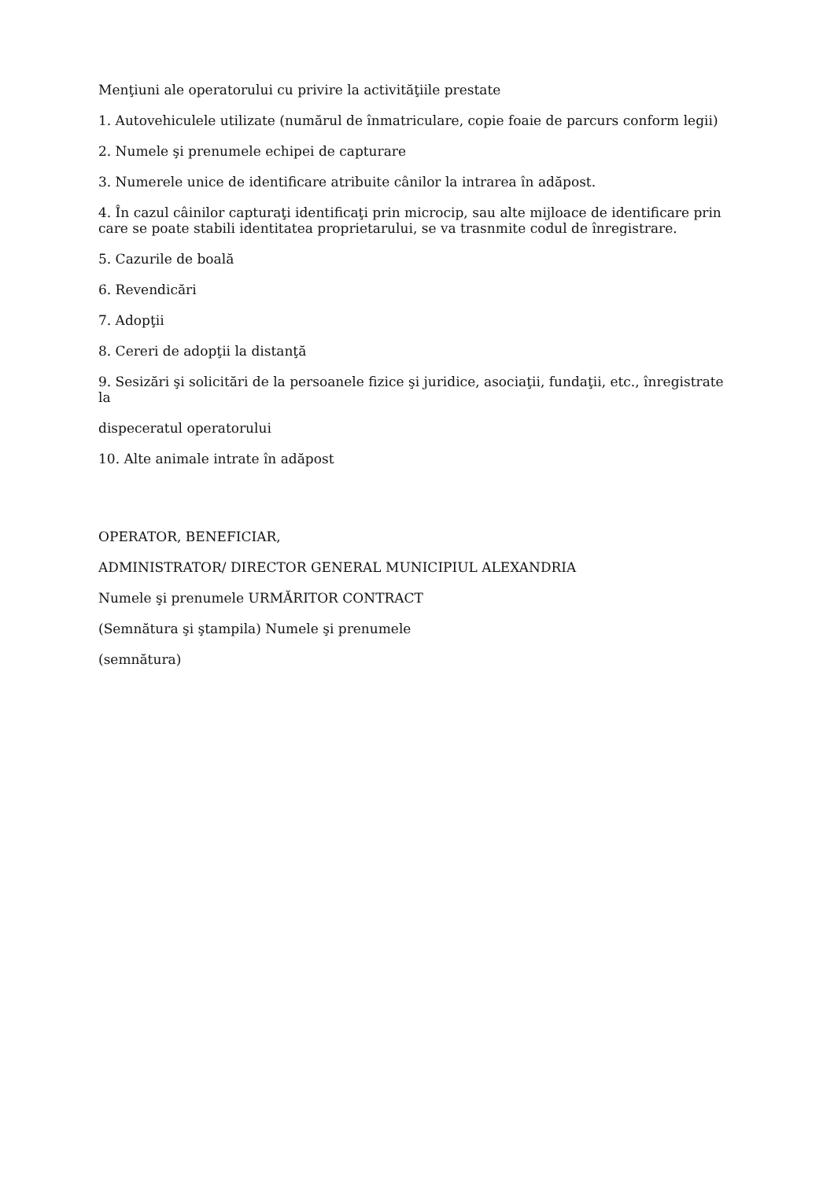Menţiuni ale operatorului cu privire la activităţiile prestate
1. Autovehiculele utilizate (numărul de înmatriculare, copie foaie de parcurs conform legii)
2. Numele şi prenumele echipei de capturare
3. Numerele unice de identificare atribuite cânilor la intrarea în adăpost.
4. În cazul câinilor capturaţi identificaţi prin microcip, sau alte mijloace de identificare prin care se poate stabili identitatea proprietarului, se va trasnmite codul de înregistrare.
5. Cazurile de boală
6. Revendicări
7. Adopţii
8. Cereri de adopţii la distanţă
9. Sesizări şi solicitări de la persoanele fizice şi juridice, asociaţii, fundaţii, etc., înregistrate la
dispeceratul operatorului
10. Alte animale intrate în adăpost
OPERATOR, BENEFICIAR,
ADMINISTRATOR/ DIRECTOR GENERAL MUNICIPIUL ALEXANDRIA
Numele şi prenumele URMĂRITOR CONTRACT
(Semnătura şi ştampila) Numele şi prenumele
(semnătura)